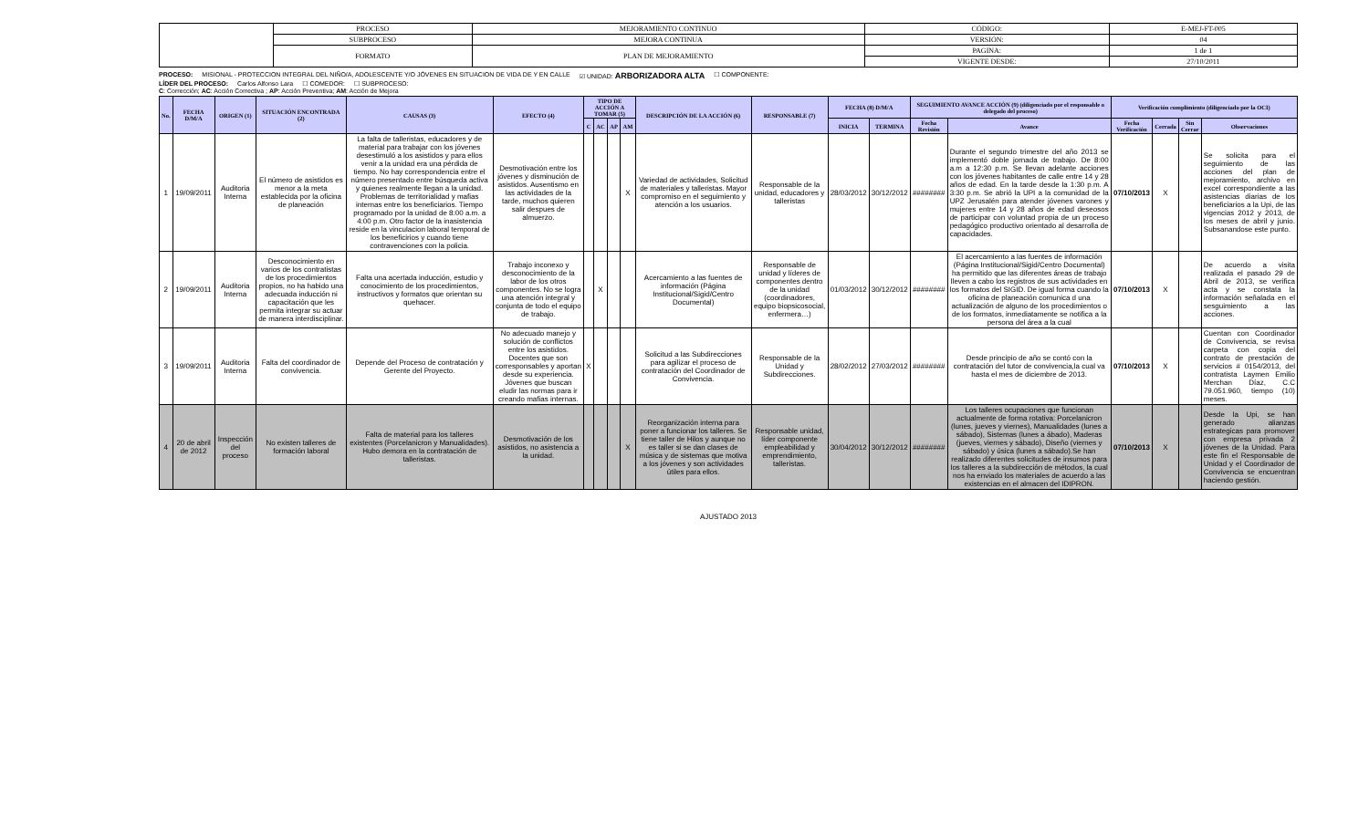| | PROCESO | MEJORAMIENTO CONTINUO | CÓDIGO: | E-MEJ-FT-005 |
| | SUBPROCESO | MEJORA CONTINUA | VERSIÓN: | 04 |
| | FORMATO | PLAN DE MEJORAMIENTO | PAGINA: | 1 de 1 |
| | | | VIGENTE DESDE: | 27/10/2011 |
PROCESO: MISIONAL - PROTECCION INTEGRAL DEL NIÑO/A, ADOLESCENTE Y/O JÓVENES EN SITUACION DE VIDA DE Y EN CALLE ☑ UNIDAD: ARBORIZADORA ALTA ☐ COMPONENTE:
LÍDER DEL PROCESO: Carlos Alfonso Lara ☐ COMEDOR: ☐ SUBPROCESO:
C: Corrección; AC: Acción Correctiva ; AP: Acción Preventiva; AM: Acción de Mejora
| No. | FECHA D/M/A | ORIGEN (1) | SITUACIÓN ENCONTRADA (2) | CAUSAS (3) | EFECTO (4) | TIPO DE ACCIÓN A TOMAR (5) | | | | DESCRIPCIÓN DE LA ACCIÓN (6) | RESPONSABLE (7) | FECHA (8) D/M/A | | SEGUIMIENTO AVANCE ACCIÓN (9) (diligenciado por el responsable o delegado del proceso) | | Verificación cumplimiento (diligenciado por la OCI) | | | |
| --- | --- | --- | --- | --- | --- | --- | --- | --- | --- | --- | --- | --- | --- | --- | --- | --- | --- | --- | --- |
| | | | | | | C | AC | AP | AM | | | INICIA | TERMINA | Fecha Revisión | Avance | Fecha Verificación | Cerrada | Sin Cerrar | Observaciones |
| 1 | 19/09/2011 | Auditoria Interna | El número de asistidos es menor a la meta establecida por la oficina de planeación | La falta de talleristas, educadores y de material para trabajar con los jóvenes desestimuló a los asistidos y para ellos venir a la unidad era una pérdida de tiempo. No hay correspondencia entre el número presentado entre búsqueda activa y quienes realmente llegan a la unidad. Problemas de territorialidad y mafias internas entre los beneficiarios. Tiempo programado por la unidad de 8:00 a.m. a 4:00 p.m. Otro factor de la inasistencia reside en la vinculacion laboral temporal de los beneficirios y cuando tiene contravenciones con la policia. | Desmotivación entre los jóvenes y disminución de asistidos. Ausentismo en las actividades de la tarde, muchos quieren salir despues de almuerzo. | | | | X | Variedad de actividades, Solicitud de materiales y talleristas. Mayor compromiso en el seguimiento y atención a los usuarios. | Responsable de la unidad, educadores y talleristas | 28/03/2012 | 30/12/2012 | ######## | Durante el segundo trimestre del año 2013 se implementó doble jornada de trabajo. De 8:00 a.m a 12:30 p.m. Se llevan adelante acciones con los jóvenes habitantes de calle entre 14 y 28 años de edad. En la tarde desde la 1:30 p.m. A 3:30 p.m. Se abrió la UPI a la comunidad de la UPZ Jerusalén para atender jóvenes varones y mujeres entre 14 y 28 años de edad deseosos de participar con voluntad propia de un proceso pedagógico productivo orientado al desarrolla de capacidades. | 07/10/2013 | X | | Se solicita para el seguimiento de las acciones del plan de mejoramiento, archivo en excel correspondiente a las asistencias diarias de los beneficiarios a la Upi, de las vigencias 2012 y 2013, de los meses de abril y junio. Subsanandose este punto. |
| 2 | 19/09/2011 | Auditoria Interna | Desconocimiento en varios de los contratistas de los procedimientos propios, no ha habido una adecuada inducción ni capacitación que les permita integrar su actuar de manera interdisciplinar. | Falta una acertada inducción, estudio y conocimiento de los procedimientos, instructivos y formatos que orientan su quehacer. | Trabajo inconexo y desconocimiento de la labor de los otros componentes. No se logra una atención integral y conjunta de todo el equipo de trabajo. | | X | | | Acercamiento a las fuentes de información (Página Institucional/Sigid/Centro Documental) | Responsable de unidad y líderes de componentes dentro de la unidad (coordinadores, equipo biopsicosocial, enfermera…) | 01/03/2012 | 30/12/2012 | ######## | El acercamiento a las fuentes de información (Página Institucional/Sigid/Centro Documental) ha permitido que las diferentes áreas de trabajo lleven a cabo los registros de sus actividades en los formatos del SIGID. De igual forma cuando la oficina de planeación comunica d una actualización de alguno de los procedimientos o de los formatos, inmediatamente se notifica a la persona del área a la cual | 07/10/2013 | X | | De acuerdo a visita realizada el pasado 29 de Abril de 2013, se verifica acta y se constata la información señalada en el sesguimiento a las acciones. |
| 3 | 19/09/2011 | Auditoria Interna | Falta del coordinador de convivencia. | Depende del Proceso de contratación y Gerente del Proyecto. | No adecuado manejo y solución de conflictos entre los asistidos. Docentes que son corresponsables y aportan desde su experiencia. Jóvenes que buscan eludir las normas para ir creando mafias internas. | X | | | | Solicitud a las Subdirecciones para agilizar el proceso de contratación del Coordinador de Convivencia. | Responsable de la Unidad y Subdirecciones. | 28/02/2012 | 27/03/2012 | ######## | Desde principio de año se contó con la contratación del tutor de convivencia,la cual va hasta el mes de diciembre de 2013. | 07/10/2013 | X | | Cuentan con Coordinador de Convivencia, se revisa carpeta con copia del contrato de prestación de servicios # 0154/2013, del contratista Laymen Emilio Merchan Díaz, C.C 79.051.960, tiempo (10) meses. |
| 4 | 20 de abril de 2012 | Inspección del proceso | No existen talleres de formación laboral | Falta de material para los talleres existentes (Porcelanicron y Manualidades). Hubo demora en la contratación de talleristas. | Desmotivación de los asistidos, no asistencia a la unidad. | | | | X | Reorganización interna para poner a funcionar los talleres. Se tiene taller de Hilos y aunque no es taller si se dan clases de música y de sistemas que motiva a los jóvenes y son actividades útiles para ellos. | Responsable unidad, líder componente empleabilidad y emprendimiento, talleristas. | 30/04/2012 | 30/12/2012 | ######## | Los talleres ocupaciones que funcionan actualmente de forma rotativa: Porcelanicron (lunes, jueves y viernes), Manualidades (lunes a sábado), Sistemas (lunes a ábado), Maderas (jueves, viernes y sábado), Diseño (viernes y sábado) y úsica (lunes a sábado).Se han realizado diferentes solicitudes de insumos para los talleres a la subdirección de métodos, la cual nos ha enviado los materiales de acuerdo a las existencias en el almacen del IDIPRON. | 07/10/2013 | X | | Desde la Upi, se han generado alianzas estrategicas para promover con empresa privada 2 jóvenes de la Unidad. Para este fin el Responsable de Unidad y el Coordinador de Convivencia se encuentran haciendo gestión. |
AJUSTADO 2013